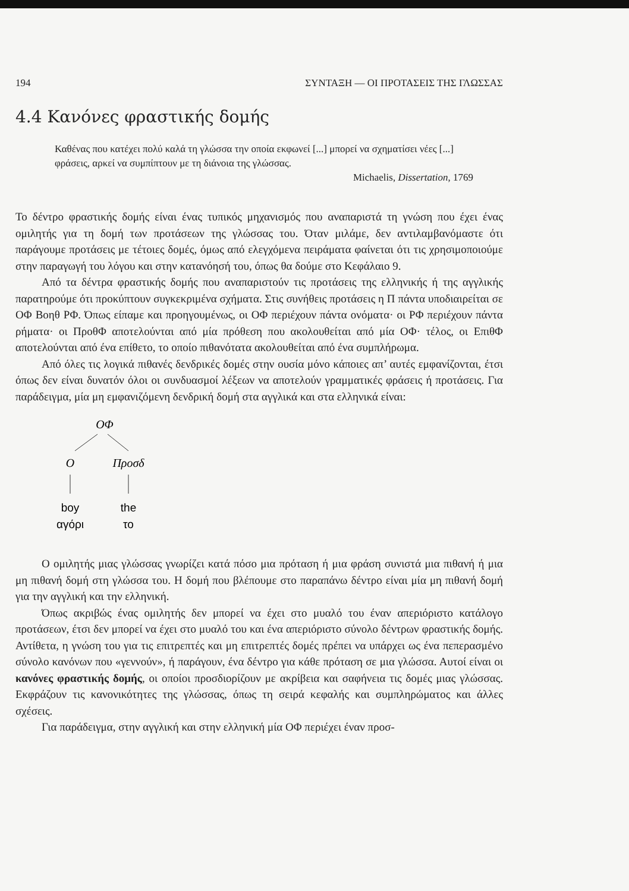194 ΣΥΝΤΑΞΗ — ΟΙ ΠΡΟΤΑΣΕΙΣ ΤΗΣ ΓΛΩΣΣΑΣ
4.4 Κανόνες φραστικής δομής
Καθένας που κατέχει πολύ καλά τη γλώσσα την οποία εκφωνεί [...] μπορεί να σχηματίσει νέες [...] φράσεις, αρκεί να συμπίπτουν με τη διάνοια της γλώσσας.
Michaelis, Dissertation, 1769
Το δέντρο φραστικής δομής είναι ένας τυπικός μηχανισμός που αναπαριστά τη γνώση που έχει ένας ομιλητής για τη δομή των προτάσεων της γλώσσας του. Όταν μιλάμε, δεν αντιλαμβανόμαστε ότι παράγουμε προτάσεις με τέτοιες δομές, όμως από ελεγχόμενα πειράματα φαίνεται ότι τις χρησιμοποιούμε στην παραγωγή του λόγου και στην κατανόησή του, όπως θα δούμε στο Κεφάλαιο 9.
Από τα δέντρα φραστικής δομής που αναπαριστούν τις προτάσεις της ελληνικής ή της αγγλικής παρατηρούμε ότι προκύπτουν συγκεκριμένα σχήματα. Στις συνήθεις προτάσεις η Π πάντα υποδιαιρείται σε ΟΦ Βοηθ ΡΦ. Όπως είπαμε και προηγουμένως, οι ΟΦ περιέχουν πάντα ονόματα· οι ΡΦ περιέχουν πάντα ρήματα· οι ΠροθΦ αποτελούνται από μία πρόθεση που ακολουθείται από μία ΟΦ· τέλος, οι ΕπιθΦ αποτελούνται από ένα επίθετο, το οποίο πιθανότατα ακολουθείται από ένα συμπλήρωμα.
Από όλες τις λογικά πιθανές δενδρικές δομές στην ουσία μόνο κάποιες απ’ αυτές εμφανίζονται, έτσι όπως δεν είναι δυνατόν όλοι οι συνδυασμοί λέξεων να αποτελούν γραμματικές φράσεις ή προτάσεις. Για παράδειγμα, μία μη εμφανιζόμενη δενδρική δομή στα αγγλικά και στα ελληνικά είναι:
ΟΦ
Ο
Προσδ
boy
the
αγόρι
το
Ο ομιλητής μιας γλώσσας γνωρίζει κατά πόσο μια πρόταση ή μια φράση συνιστά μια πιθανή ή μια μη πιθανή δομή στη γλώσσα του. Η δομή που βλέπουμε στο παραπάνω δέντρο είναι μία μη πιθανή δομή για την αγγλική και την ελληνική.
Όπως ακριβώς ένας ομιλητής δεν μπορεί να έχει στο μυαλό του έναν απεριόριστο κατάλογο προτάσεων, έτσι δεν μπορεί να έχει στο μυαλό του και ένα απεριόριστο σύνολο δέντρων φραστικής δομής. Αντίθετα, η γνώση του για τις επιτρεπτές και μη επιτρεπτές δομές πρέπει να υπάρχει ως ένα πεπερασμένο σύνολο κανόνων που «γεννούν», ή παράγουν, ένα δέντρο για κάθε πρόταση σε μια γλώσσα. Αυτοί είναι οι κανόνες φραστικής δομής, οι οποίοι προσδιορίζουν με ακρίβεια και σαφήνεια τις δομές μιας γλώσσας. Εκφράζουν τις κανονικότητες της γλώσσας, όπως τη σειρά κεφαλής και συμπληρώματος και άλλες σχέσεις.
Για παράδειγμα, στην αγγλική και στην ελληνική μία ΟΦ περιέχει έναν προσ-